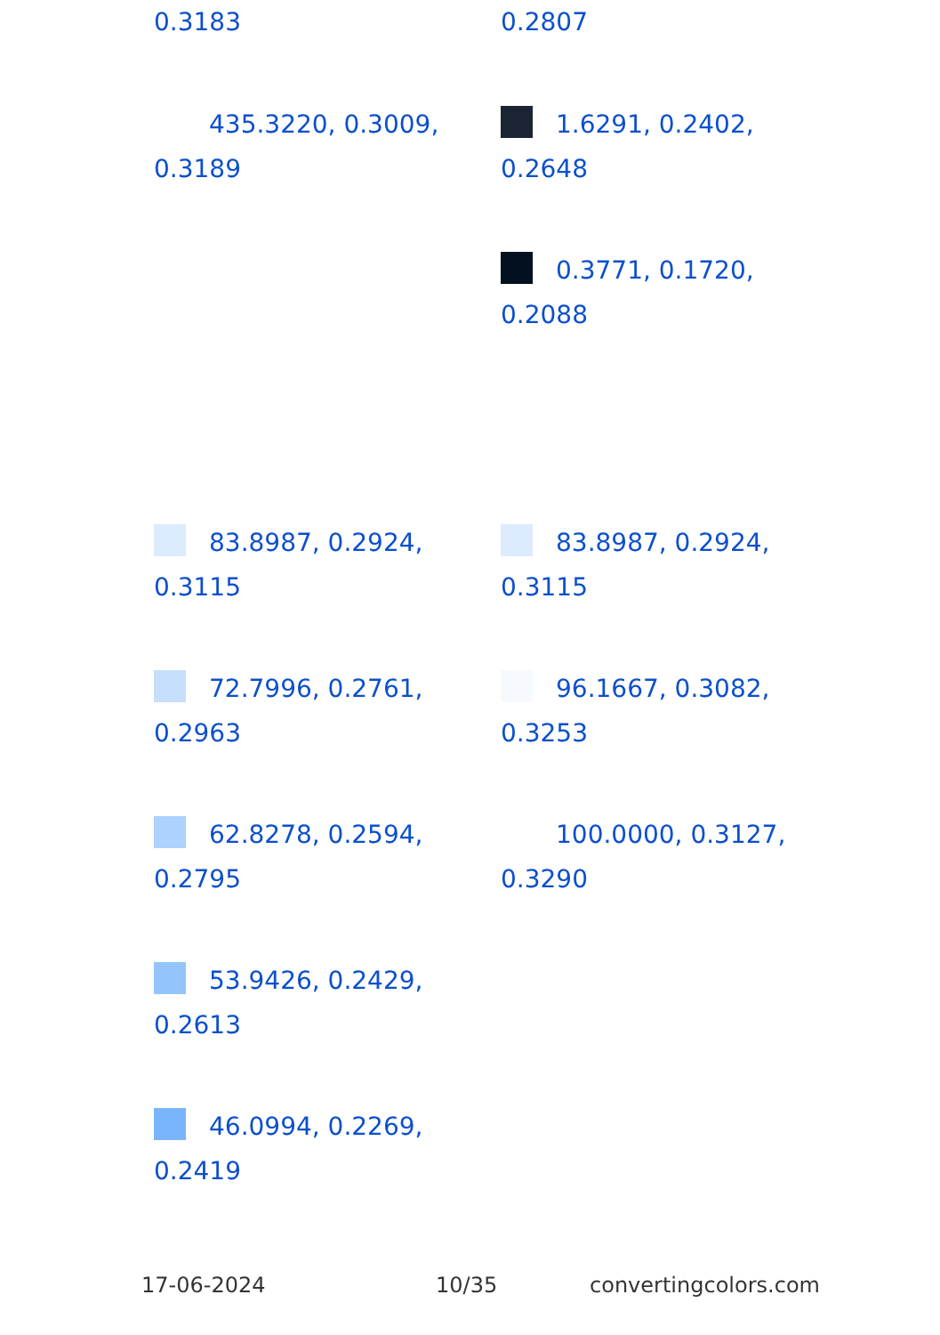0.3183 0.2807
435.3220, 0.3009, 0.3189
1.6291, 0.2402, 0.2648
0.3771, 0.1720, 0.2088
83.8987, 0.2924, 0.3115
83.8987, 0.2924, 0.3115
72.7996, 0.2761, 0.2963
96.1667, 0.3082, 0.3253
62.8278, 0.2594, 0.2795
100.0000, 0.3127, 0.3290
53.9426, 0.2429, 0.2613
46.0994, 0.2269, 0.2419
17-06-2024 10/35 convertingcolors.com